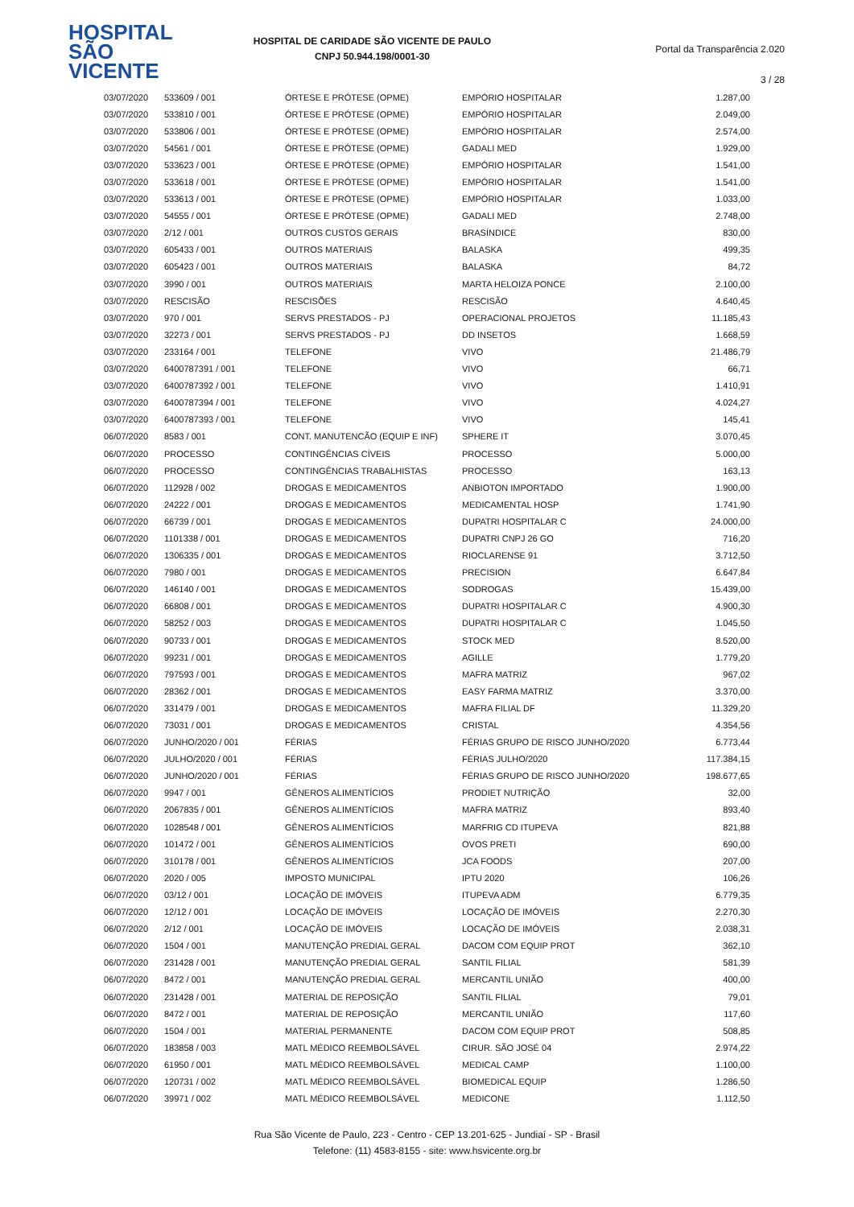HOSPITAL
SÃO VICENTE
HOSPITAL DE CARIDADE SÃO VICENTE DE PAULO
CNPJ 50.944.198/0001-30
Portal da Transparência 2.020
3 / 28
| 03/07/2020 | 533609 / 001 | ÓRTESE E PRÓTESE (OPME) | EMPÓRIO HOSPITALAR | 1.287,00 |
| 03/07/2020 | 533810 / 001 | ÓRTESE E PRÓTESE (OPME) | EMPÓRIO HOSPITALAR | 2.049,00 |
| 03/07/2020 | 533806 / 001 | ÓRTESE E PRÓTESE (OPME) | EMPÓRIO HOSPITALAR | 2.574,00 |
| 03/07/2020 | 54561 / 001 | ÓRTESE E PRÓTESE (OPME) | GADALI MED | 1.929,00 |
| 03/07/2020 | 533623 / 001 | ÓRTESE E PRÓTESE (OPME) | EMPÓRIO HOSPITALAR | 1.541,00 |
| 03/07/2020 | 533618 / 001 | ÓRTESE E PRÓTESE (OPME) | EMPÓRIO HOSPITALAR | 1.541,00 |
| 03/07/2020 | 533613 / 001 | ÓRTESE E PRÓTESE (OPME) | EMPÓRIO HOSPITALAR | 1.033,00 |
| 03/07/2020 | 54555 / 001 | ÓRTESE E PRÓTESE (OPME) | GADALI MED | 2.748,00 |
| 03/07/2020 | 2/12 / 001 | OUTROS CUSTOS GERAIS | BRASÍNDICE | 830,00 |
| 03/07/2020 | 605433 / 001 | OUTROS MATERIAIS | BALASKA | 499,35 |
| 03/07/2020 | 605423 / 001 | OUTROS MATERIAIS | BALASKA | 84,72 |
| 03/07/2020 | 3990 / 001 | OUTROS MATERIAIS | MARTA HELOIZA PONCE | 2.100,00 |
| 03/07/2020 | RESCISÃO | RESCISÕES | RESCISÃO | 4.640,45 |
| 03/07/2020 | 970 / 001 | SERVS PRESTADOS - PJ | OPERACIONAL PROJETOS | 11.185,43 |
| 03/07/2020 | 32273 / 001 | SERVS PRESTADOS - PJ | DD INSETOS | 1.668,59 |
| 03/07/2020 | 233164 / 001 | TELEFONE | VIVO | 21.486,79 |
| 03/07/2020 | 6400787391 / 001 | TELEFONE | VIVO | 66,71 |
| 03/07/2020 | 6400787392 / 001 | TELEFONE | VIVO | 1.410,91 |
| 03/07/2020 | 6400787394 / 001 | TELEFONE | VIVO | 4.024,27 |
| 03/07/2020 | 6400787393 / 001 | TELEFONE | VIVO | 145,41 |
| 06/07/2020 | 8583 / 001 | CONT. MANUTENCÃO (EQUIP E INF) | SPHERE IT | 3.070,45 |
| 06/07/2020 | PROCESSO | CONTINGÊNCIAS CÍVEIS | PROCESSO | 5.000,00 |
| 06/07/2020 | PROCESSO | CONTINGÊNCIAS TRABALHISTAS | PROCESSO | 163,13 |
| 06/07/2020 | 112928 / 002 | DROGAS E MEDICAMENTOS | ANBIOTON IMPORTADO | 1.900,00 |
| 06/07/2020 | 24222 / 001 | DROGAS E MEDICAMENTOS | MEDICAMENTAL HOSP | 1.741,90 |
| 06/07/2020 | 66739 / 001 | DROGAS E MEDICAMENTOS | DUPATRI HOSPITALAR C | 24.000,00 |
| 06/07/2020 | 1101338 / 001 | DROGAS E MEDICAMENTOS | DUPATRI CNPJ 26 GO | 716,20 |
| 06/07/2020 | 1306335 / 001 | DROGAS E MEDICAMENTOS | RIOCLARENSE 91 | 3.712,50 |
| 06/07/2020 | 7980 / 001 | DROGAS E MEDICAMENTOS | PRECISION | 6.647,84 |
| 06/07/2020 | 146140 / 001 | DROGAS E MEDICAMENTOS | SODROGAS | 15.439,00 |
| 06/07/2020 | 66808 / 001 | DROGAS E MEDICAMENTOS | DUPATRI HOSPITALAR C | 4.900,30 |
| 06/07/2020 | 58252 / 003 | DROGAS E MEDICAMENTOS | DUPATRI HOSPITALAR C | 1.045,50 |
| 06/07/2020 | 90733 / 001 | DROGAS E MEDICAMENTOS | STOCK MED | 8.520,00 |
| 06/07/2020 | 99231 / 001 | DROGAS E MEDICAMENTOS | AGILLE | 1.779,20 |
| 06/07/2020 | 797593 / 001 | DROGAS E MEDICAMENTOS | MAFRA MATRIZ | 967,02 |
| 06/07/2020 | 28362 / 001 | DROGAS E MEDICAMENTOS | EASY FARMA MATRIZ | 3.370,00 |
| 06/07/2020 | 331479 / 001 | DROGAS E MEDICAMENTOS | MAFRA FILIAL DF | 11.329,20 |
| 06/07/2020 | 73031 / 001 | DROGAS E MEDICAMENTOS | CRISTAL | 4.354,56 |
| 06/07/2020 | JUNHO/2020 / 001 | FÉRIAS | FÉRIAS GRUPO DE RISCO JUNHO/2020 | 6.773,44 |
| 06/07/2020 | JULHO/2020 / 001 | FÉRIAS | FÉRIAS JULHO/2020 | 117.384,15 |
| 06/07/2020 | JUNHO/2020 / 001 | FÉRIAS | FÉRIAS GRUPO DE RISCO JUNHO/2020 | 198.677,65 |
| 06/07/2020 | 9947 / 001 | GÊNEROS ALIMENTÍCIOS | PRODIET NUTRIÇÃO | 32,00 |
| 06/07/2020 | 2067835 / 001 | GÊNEROS ALIMENTÍCIOS | MAFRA MATRIZ | 893,40 |
| 06/07/2020 | 1028548 / 001 | GÊNEROS ALIMENTÍCIOS | MARFRIG CD ITUPEVA | 821,88 |
| 06/07/2020 | 101472 / 001 | GÊNEROS ALIMENTÍCIOS | OVOS PRETI | 690,00 |
| 06/07/2020 | 310178 / 001 | GÊNEROS ALIMENTÍCIOS | JCA FOODS | 207,00 |
| 06/07/2020 | 2020 / 005 | IMPOSTO MUNICIPAL | IPTU 2020 | 106,26 |
| 06/07/2020 | 03/12 / 001 | LOCAÇÃO DE IMÓVEIS | ITUPEVA ADM | 6.779,35 |
| 06/07/2020 | 12/12 / 001 | LOCAÇÃO DE IMÓVEIS | LOCAÇÃO DE IMÓVEIS | 2.270,30 |
| 06/07/2020 | 2/12 / 001 | LOCAÇÃO DE IMÓVEIS | LOCAÇÃO DE IMÓVEIS | 2.038,31 |
| 06/07/2020 | 1504 / 001 | MANUTENÇÃO PREDIAL GERAL | DACOM COM EQUIP PROT | 362,10 |
| 06/07/2020 | 231428 / 001 | MANUTENÇÃO PREDIAL GERAL | SANTIL FILIAL | 581,39 |
| 06/07/2020 | 8472 / 001 | MANUTENÇÃO PREDIAL GERAL | MERCANTIL UNIÃO | 400,00 |
| 06/07/2020 | 231428 / 001 | MATERIAL DE REPOSIÇÃO | SANTIL FILIAL | 79,01 |
| 06/07/2020 | 8472 / 001 | MATERIAL DE REPOSIÇÃO | MERCANTIL UNIÃO | 117,60 |
| 06/07/2020 | 1504 / 001 | MATERIAL PERMANENTE | DACOM COM EQUIP PROT | 508,85 |
| 06/07/2020 | 183858 / 003 | MATL MÉDICO REEMBOLSÁVEL | CIRUR. SÃO JOSÉ 04 | 2.974,22 |
| 06/07/2020 | 61950 / 001 | MATL MÉDICO REEMBOLSÁVEL | MEDICAL CAMP | 1.100,00 |
| 06/07/2020 | 120731 / 002 | MATL MÉDICO REEMBOLSÁVEL | BIOMEDICAL EQUIP | 1.286,50 |
| 06/07/2020 | 39971 / 002 | MATL MÉDICO REEMBOLSÁVEL | MEDICONE | 1.112,50 |
Rua São Vicente de Paulo, 223 - Centro - CEP 13.201-625 - Jundiaí - SP - Brasil
Telefone: (11) 4583-8155 - site: www.hsvicente.org.br